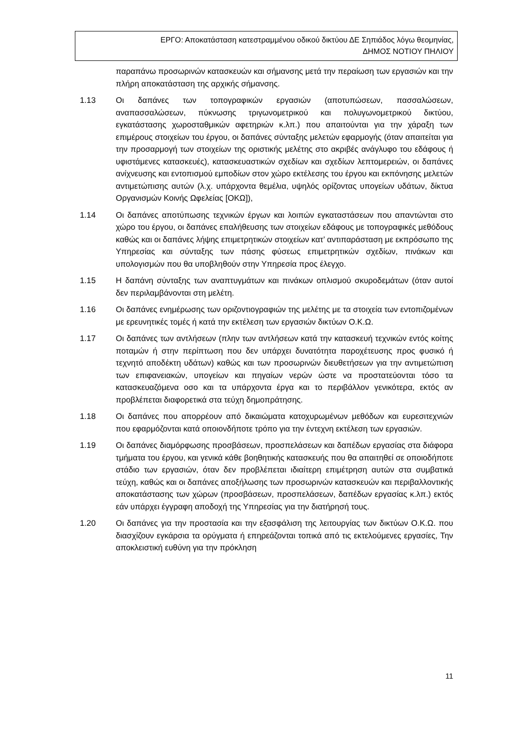ΕΡΓΟ: Αποκατάσταση κατεστραμμένου οδικού δικτύου ΔΕ Σηπιάδος λόγω θεομηνίας,
ΔΗΜΟΣ ΝΟΤΙΟΥ ΠΗΛΙΟΥ
παραπάνω προσωρινών κατασκευών και σήμανσης μετά την περαίωση των εργασιών και την πλήρη αποκατάσταση της αρχικής σήμανσης.
1.13 Οι δαπάνες των τοπογραφικών εργασιών (αποτυπώσεων, πασσαλώσεων, αναπασσαλώσεων, πύκνωσης τριγωνομετρικού και πολυγωνομετρικού δικτύου, εγκατάστασης χωροσταθμικών αφετηριών κ.λπ.) που απαιτούνται για την χάραξη των επιμέρους στοιχείων του έργου, οι δαπάνες σύνταξης μελετών εφαρμογής (όταν απαιτείται για την προσαρμογή των στοιχείων της οριστικής μελέτης στο ακριβές ανάγλυφο του εδάφους ή υφιστάμενες κατασκευές), κατασκευαστικών σχεδίων και σχεδίων λεπτομερειών, οι δαπάνες ανίχνευσης και εντοπισμού εμποδίων στον χώρο εκτέλεσης του έργου και εκπόνησης μελετών αντιμετώπισης αυτών (λ.χ. υπάρχοντα θεμέλια, υψηλός ορίζοντας υπογείων υδάτων, δίκτυα Οργανισμών Κοινής Ωφελείας [ΟΚΩ]),
1.14 Οι δαπάνες αποτύπωσης τεχνικών έργων και λοιπών εγκαταστάσεων που απαντώνται στο χώρο του έργου, οι δαπάνες επαλήθευσης των στοιχείων εδάφους με τοπογραφικές μεθόδους καθώς και οι δαπάνες λήψης επιμετρητικών στοιχείων κατ’ αντιπαράσταση με εκπρόσωπο της Υπηρεσίας και σύνταξης των πάσης φύσεως επιμετρητικών σχεδίων, πινάκων και υπολογισμών που θα υποβληθούν στην Υπηρεσία προς έλεγχο.
1.15 Η δαπάνη σύνταξης των αναπτυγμάτων και πινάκων οπλισμού σκυροδεμάτων (όταν αυτοί δεν περιλαμβάνονται στη μελέτη.
1.16 Οι δαπάνες ενημέρωσης των οριζοντιογραφιών της μελέτης με τα στοιχεία των εντοπιζομένων με ερευνητικές τομές ή κατά την εκτέλεση των εργασιών δικτύων Ο.Κ.Ω.
1.17 Οι δαπάνες των αντλήσεων (πλην των αντλήσεων κατά την κατασκευή τεχνικών εντός κοίτης ποταμών ή στην περίπτωση που δεν υπάρχει δυνατότητα παροχέτευσης προς φυσικό ή τεχνητό αποδέκτη υδάτων) καθώς και των προσωρινών διευθετήσεων για την αντιμετώπιση των επιφανειακών, υπογείων και πηγαίων νερών ώστε να προστατεύονται τόσο τα κατασκευαζόμενα οσο και τα υπάρχοντα έργα και το περιβάλλον γενικότερα, εκτός αν προβλέπεται διαφορετικά στα τεύχη δημοπράτησης.
1.18 Οι δαπάνες που απορρέουν από δικαιώματα κατοχυρωμένων μεθόδων και ευρεσιτεχνιών που εφαρμόζονται κατά οποιονδήποτε τρόπο για την έντεχνη εκτέλεση των εργασιών.
1.19 Οι δαπάνες διαμόρφωσης προσβάσεων, προσπελάσεων και δαπέδων εργασίας στα διάφορα τμήματα του έργου, και γενικά κάθε βοηθητικής κατασκευής που θα απαιτηθεί σε οποιοδήποτε στάδιο των εργασιών, όταν δεν προβλέπεται ιδιαίτερη επιμέτρηση αυτών στα συμβατικά τεύχη, καθώς και οι δαπάνες αποξήλωσης των προσωρινών κατασκευών και περιβαλλοντικής αποκατάστασης των χώρων (προσβάσεων, προσπελάσεων, δαπέδων εργασίας κ.λπ.) εκτός εάν υπάρχει έγγραφη αποδοχή της Υπηρεσίας για την διατήρησή τους.
1.20 Οι δαπάνες για την προστασία και την εξασφάλιση της λειτουργίας των δικτύων Ο.Κ.Ω. που διασχίζουν εγκάρσια τα ορύγματα ή επηρεάζονται τοπικά από τις εκτελούμενες εργασίες, Την αποκλειστική ευθύνη για την πρόκληση
11